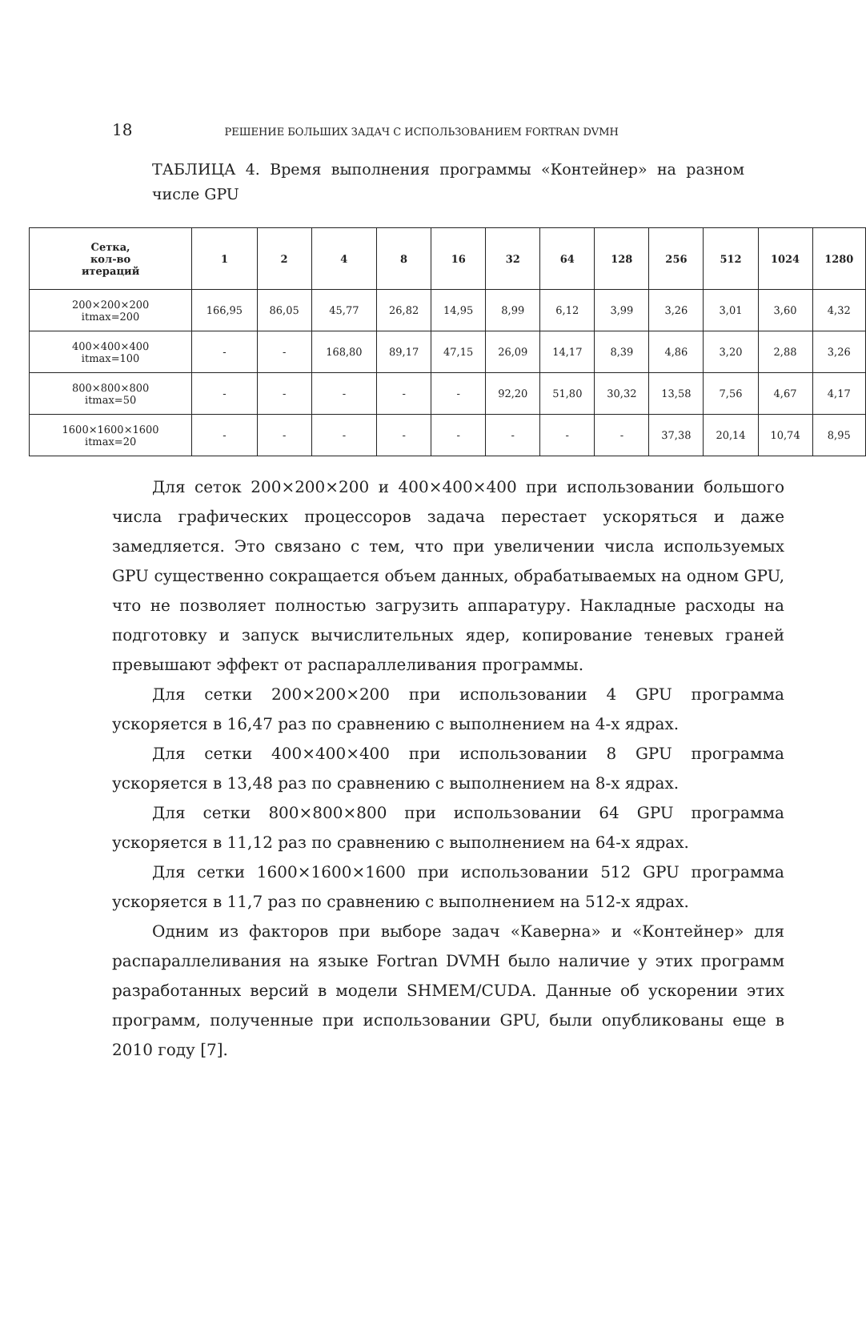18 РЕШЕНИЕ БОЛЬШИХ ЗАДАЧ С ИСПОЛЬЗОВАНИЕМ FORTRAN DVMH
ТАБЛИЦА 4. Время выполнения программы «Контейнер» на разном числе GPU
| Сетка, кол-во итераций | 1 | 2 | 4 | 8 | 16 | 32 | 64 | 128 | 256 | 512 | 1024 | 1280 |
| --- | --- | --- | --- | --- | --- | --- | --- | --- | --- | --- | --- | --- |
| 200×200×200 itmax=200 | 166,95 | 86,05 | 45,77 | 26,82 | 14,95 | 8,99 | 6,12 | 3,99 | 3,26 | 3,01 | 3,60 | 4,32 |
| 400×400×400 itmax=100 | - | - | 168,80 | 89,17 | 47,15 | 26,09 | 14,17 | 8,39 | 4,86 | 3,20 | 2,88 | 3,26 |
| 800×800×800 itmax=50 | - | - | - | - | - | 92,20 | 51,80 | 30,32 | 13,58 | 7,56 | 4,67 | 4,17 |
| 1600×1600×1600 itmax=20 | - | - | - | - | - | - | - | - | 37,38 | 20,14 | 10,74 | 8,95 |
Для сеток 200×200×200 и 400×400×400 при использовании большого числа графических процессоров задача перестает ускоряться и даже замедляется. Это связано с тем, что при увеличении числа используемых GPU существенно сокращается объем данных, обрабатываемых на одном GPU, что не позволяет полностью загрузить аппаратуру. Накладные расходы на подготовку и запуск вычислительных ядер, копирование теневых граней превышают эффект от распараллеливания программы.
Для сетки 200×200×200 при использовании 4 GPU программа ускоряется в 16,47 раз по сравнению с выполнением на 4-х ядрах.
Для сетки 400×400×400 при использовании 8 GPU программа ускоряется в 13,48 раз по сравнению с выполнением на 8-х ядрах.
Для сетки 800×800×800 при использовании 64 GPU программа ускоряется в 11,12 раз по сравнению с выполнением на 64-х ядрах.
Для сетки 1600×1600×1600 при использовании 512 GPU программа ускоряется в 11,7 раз по сравнению с выполнением на 512-х ядрах.
Одним из факторов при выборе задач «Каверна» и «Контейнер» для распараллеливания на языке Fortran DVMH было наличие у этих программ разработанных версий в модели SHMEM/CUDA. Данные об ускорении этих программ, полученные при использовании GPU, были опубликованы еще в 2010 году [7].